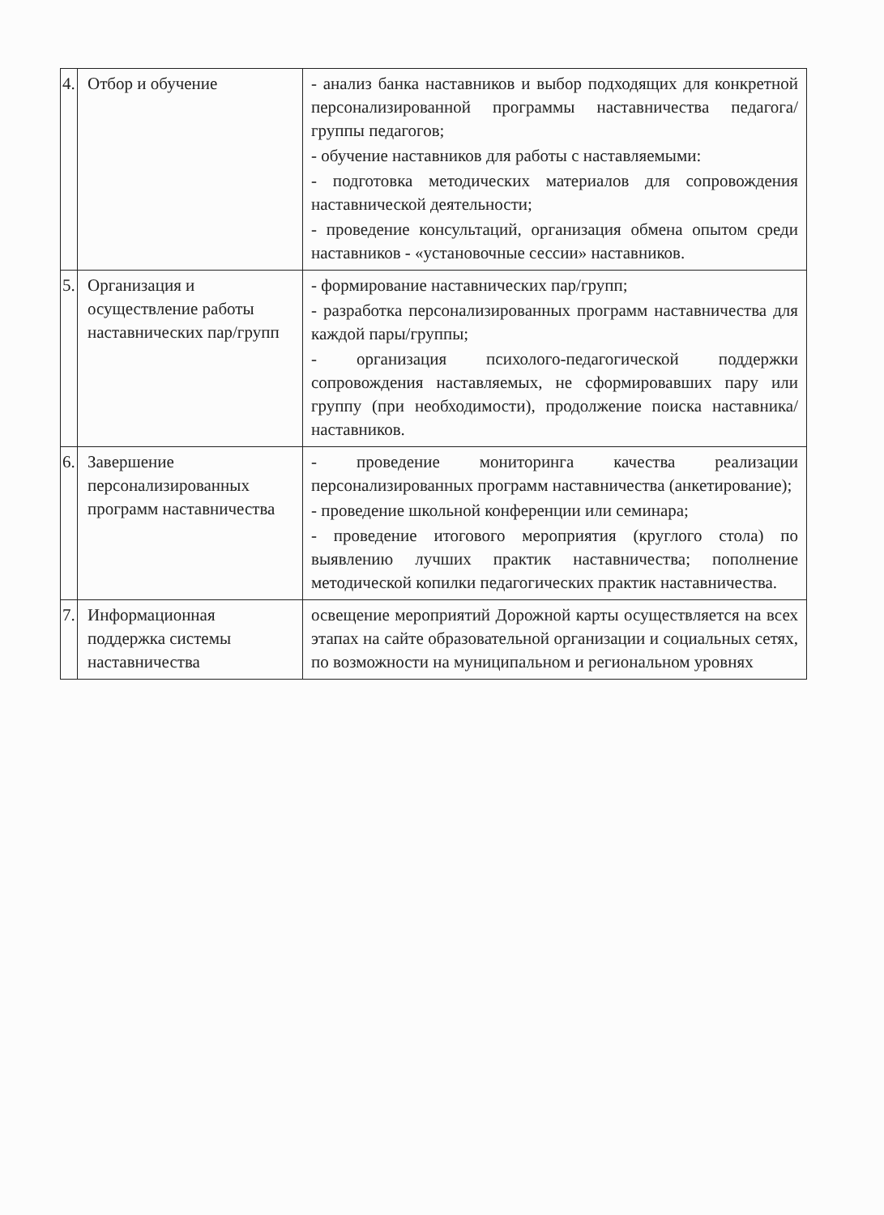| 4. | Отбор и обучение | - анализ банка наставников и выбор подходящих для конкретной персонализированной программы наставничества педагога/группы педагогов; - обучение наставников для работы с наставляемыми: - подготовка методических материалов для сопровождения наставнической деятельности; - проведение консультаций, организация обмена опытом среди наставников - «установочные сессии» наставников. |
| 5. | Организация и осуществление работы наставнических пар/групп | - формирование наставнических пар/групп; - разработка персонализированных программ наставничества для каждой пары/группы; - организация психолого-педагогической поддержки сопровождения наставляемых, не сформировавших пару или группу (при необходимости), продолжение поиска наставника/наставников. |
| 6. | Завершение персонализированных программ наставничества | - проведение мониторинга качества реализации персонализированных программ наставничества (анкетирование); - проведение школьной конференции или семинара; - проведение итогового мероприятия (круглого стола) по выявлению лучших практик наставничества; пополнение методической копилки педагогических практик наставничества. |
| 7. | Информационная поддержка системы наставничества | освещение мероприятий Дорожной карты осуществляется на всех этапах на сайте образовательной организации и социальных сетях, по возможности на муниципальном и региональном уровнях |